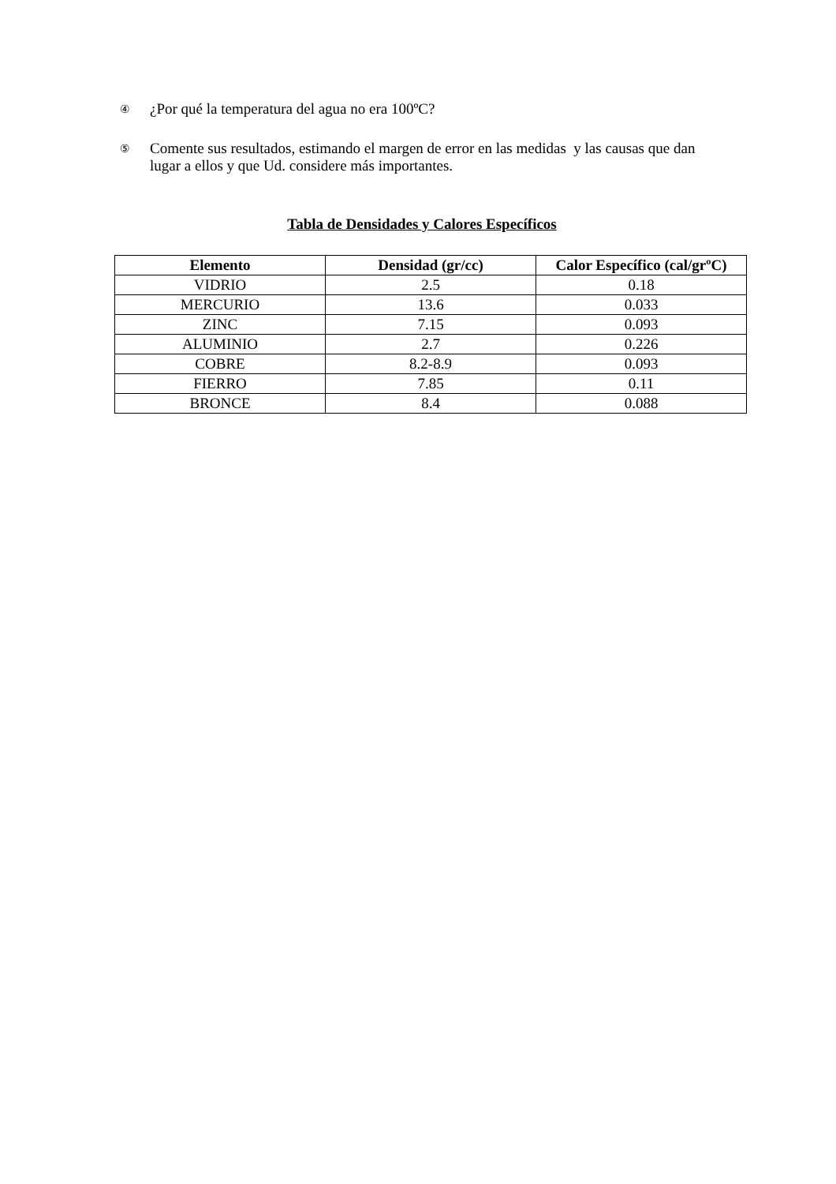④ ¿Por qué la temperatura del agua no era 100ºC?
⑤ Comente sus resultados, estimando el margen de error en las medidas y las causas que dan lugar a ellos y que Ud. considere más importantes.
Tabla de Densidades y Calores Específicos
| Elemento | Densidad (gr/cc) | Calor Específico (cal/grºC) |
| --- | --- | --- |
| VIDRIO | 2.5 | 0.18 |
| MERCURIO | 13.6 | 0.033 |
| ZINC | 7.15 | 0.093 |
| ALUMINIO | 2.7 | 0.226 |
| COBRE | 8.2-8.9 | 0.093 |
| FIERRO | 7.85 | 0.11 |
| BRONCE | 8.4 | 0.088 |